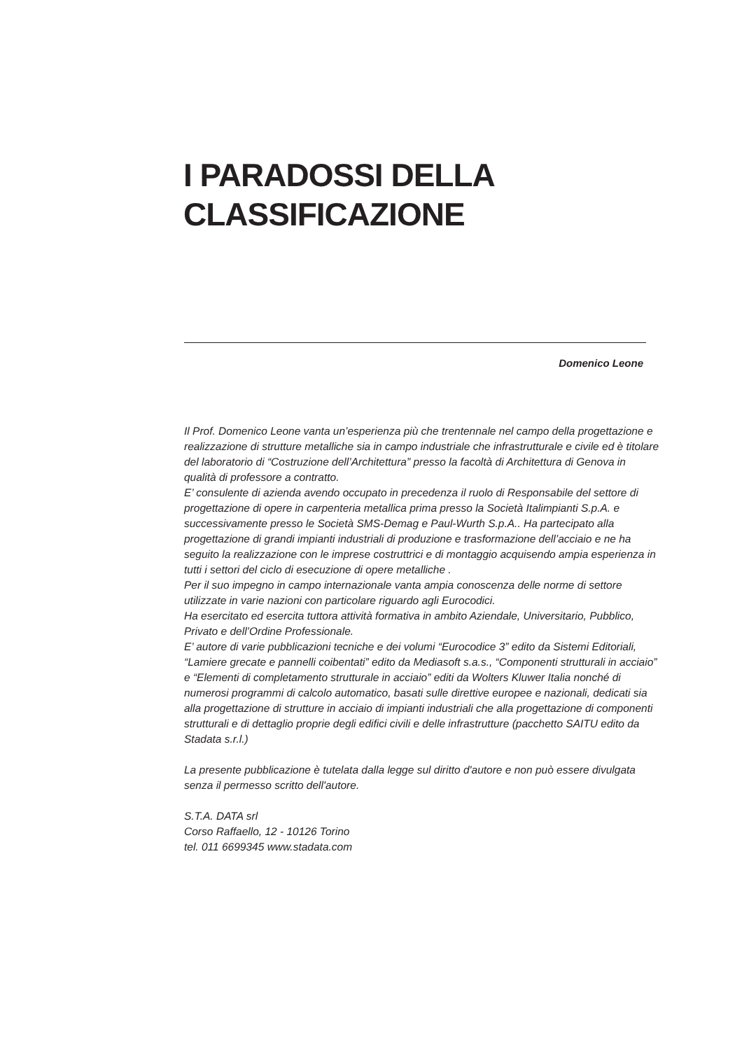I PARADOSSI DELLA
CLASSIFICAZIONE
Domenico Leone
Il Prof. Domenico Leone vanta un’esperienza più che trentennale nel campo della progettazione e realizzazione di strutture metalliche sia in campo industriale che infrastrutturale e civile ed è titolare del laboratorio di “Costruzione dell’Architettura” presso la facoltà di Architettura di Genova in qualità di professore a contratto.
E’ consulente di azienda avendo occupato in precedenza il ruolo di Responsabile del settore di progettazione di opere in carpenteria metallica prima presso la Società Italimpianti S.p.A. e successivamente presso le Società SMS-Demag e Paul-Wurth S.p.A.. Ha partecipato alla progettazione di grandi impianti industriali di produzione e trasformazione dell’acciaio e ne ha seguito la realizzazione con le imprese costruttrici e di montaggio acquisendo ampia esperienza in tutti i settori del ciclo di esecuzione di opere metalliche .
Per il suo impegno in campo internazionale vanta ampia conoscenza delle norme di settore utilizzate in varie nazioni con particolare riguardo agli Eurocodici.
Ha esercitato ed esercita tuttora attività formativa in ambito Aziendale, Universitario, Pubblico, Privato e dell’Ordine Professionale.
E’ autore di varie pubblicazioni tecniche e dei volumi “Eurocodice 3” edito da Sistemi Editoriali, “Lamiere grecate e pannelli coibentati” edito da Mediasoft s.a.s., “Componenti strutturali in acciaio” e “Elementi di completamento strutturale in acciaio” editi da Wolters Kluwer Italia nonché di numerosi programmi di calcolo automatico, basati sulle direttive europee e nazionali, dedicati sia alla progettazione di strutture in acciaio di impianti industriali che alla progettazione di componenti strutturali e di dettaglio proprie degli edifici civili e delle infrastrutture (pacchetto SAITU edito da Stadata s.r.l.)
La presente pubblicazione è tutelata dalla legge sul diritto d'autore e non può essere divulgata senza il permesso scritto dell'autore.
S.T.A. DATA srl
Corso Raffaello, 12 - 10126 Torino
tel. 011 6699345 www.stadata.com